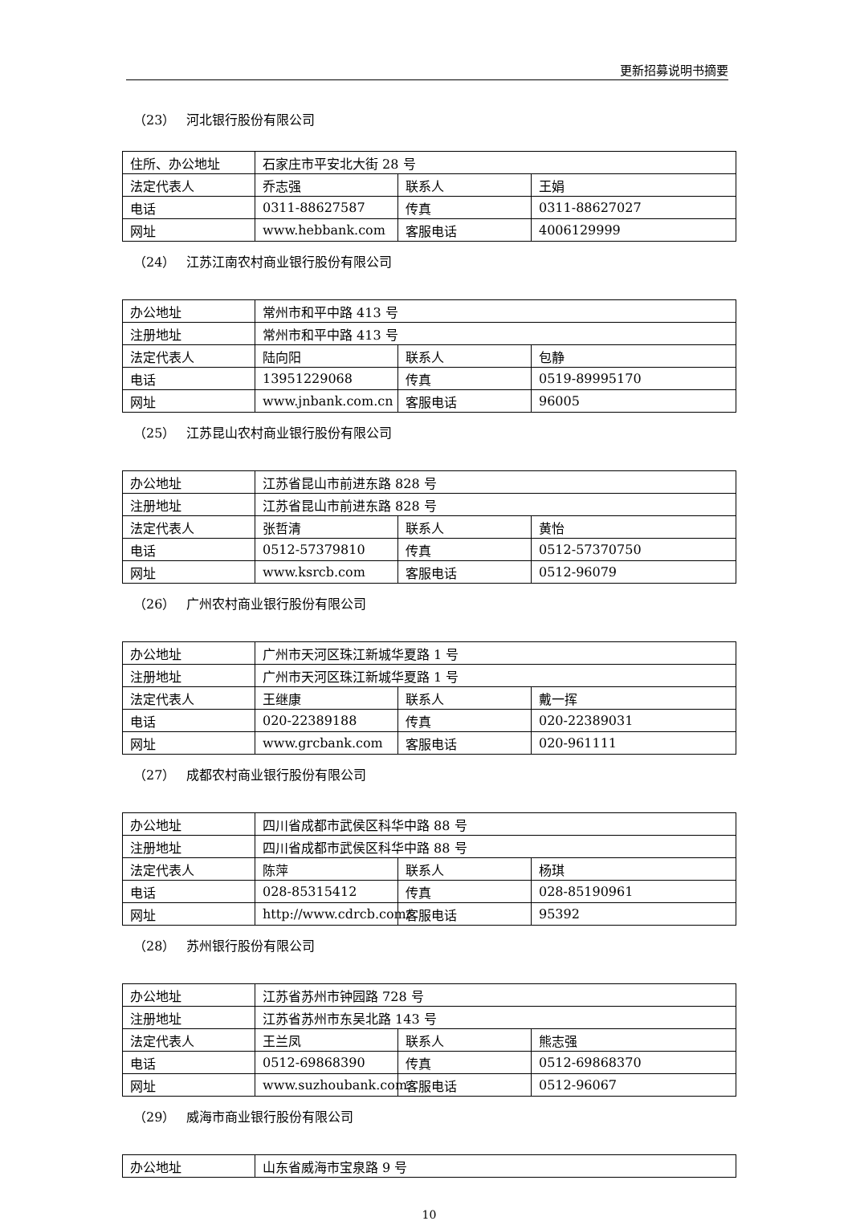更新招募说明书摘要
（23） 河北银行股份有限公司
| 住所、办公地址 | 石家庄市平安北大街 28 号 | | |
| 法定代表人 | 乔志强 | 联系人 | 王娟 |
| 电话 | 0311-88627587 | 传真 | 0311-88627027 |
| 网址 | www.hebbank.com | 客服电话 | 4006129999 |
（24） 江苏江南农村商业银行股份有限公司
| 办公地址 | 常州市和平中路 413 号 | | |
| 注册地址 | 常州市和平中路 413 号 | | |
| 法定代表人 | 陆向阳 | 联系人 | 包静 |
| 电话 | 13951229068 | 传真 | 0519-89995170 |
| 网址 | www.jnbank.com.cn | 客服电话 | 96005 |
（25） 江苏昆山农村商业银行股份有限公司
| 办公地址 | 江苏省昆山市前进东路 828 号 | | |
| 注册地址 | 江苏省昆山市前进东路 828 号 | | |
| 法定代表人 | 张哲清 | 联系人 | 黄怡 |
| 电话 | 0512-57379810 | 传真 | 0512-57370750 |
| 网址 | www.ksrcb.com | 客服电话 | 0512-96079 |
（26） 广州农村商业银行股份有限公司
| 办公地址 | 广州市天河区珠江新城华夏路 1 号 | | |
| 注册地址 | 广州市天河区珠江新城华夏路 1 号 | | |
| 法定代表人 | 王继康 | 联系人 | 戴一挥 |
| 电话 | 020-22389188 | 传真 | 020-22389031 |
| 网址 | www.grcbank.com | 客服电话 | 020-961111 |
（27） 成都农村商业银行股份有限公司
| 办公地址 | 四川省成都市武侯区科华中路 88 号 | | |
| 注册地址 | 四川省成都市武侯区科华中路 88 号 | | |
| 法定代表人 | 陈萍 | 联系人 | 杨琪 |
| 电话 | 028-85315412 | 传真 | 028-85190961 |
| 网址 | http://www.cdrcb.com/ | 客服电话 | 95392 |
（28） 苏州银行股份有限公司
| 办公地址 | 江苏省苏州市钟园路 728 号 | | |
| 注册地址 | 江苏省苏州市东吴北路 143 号 | | |
| 法定代表人 | 王兰凤 | 联系人 | 熊志强 |
| 电话 | 0512-69868390 | 传真 | 0512-69868370 |
| 网址 | www.suzhoubank.com | 客服电话 | 0512-96067 |
（29） 威海市商业银行股份有限公司
| 办公地址 | 山东省威海市宝泉路 9 号 |
10